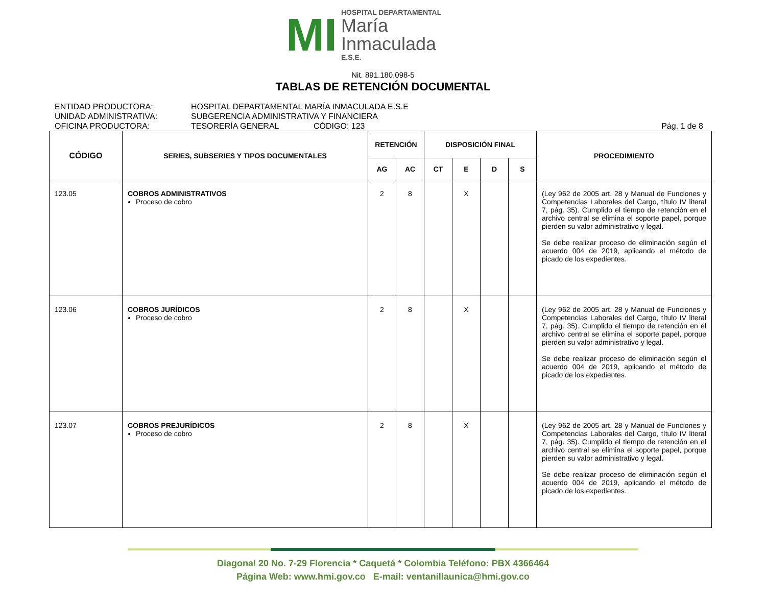MI
HOSPITAL DEPARTAMENTAL
María
Inmaculada
E.S.E.
Nit. 891.180.098-5
TABLAS DE RETENCIÓN DOCUMENTAL
ENTIDAD PRODUCTORA: HOSPITAL DEPARTAMENTAL MARÍA INMACULADA E.S.E
UNIDAD ADMINISTRATIVA: SUBGERENCIA ADMINISTRATIVA Y FINANCIERA
OFICINA PRODUCTORA: TESORERÍA GENERAL CÓDIGO: 123 Pág. 1 de 8
| CÓDIGO | SERIES, SUBSERIES Y TIPOS DOCUMENTALES | RETENCIÓN | | DISPOSICIÓN FINAL | | | | PROCEDIMIENTO |
| --- | --- | --- | --- | --- | --- | --- | --- | --- |
| | | AG | AC | CT | E | D | S | |
| 123.05 | COBROS ADMINISTRATIVOS Proceso de cobro | 2 | 8 | | X | | | (Ley 962 de 2005 art. 28 y Manual de Funciones y Competencias Laborales del Cargo, título IV literal 7, pág. 35). Cumplido el tiempo de retención en el archivo central se elimina el soporte papel, porque pierden su valor administrativo y legal. Se debe realizar proceso de eliminación según el acuerdo 004 de 2019, aplicando el método de picado de los expedientes. |
| 123.06 | COBROS JURÍDICOS Proceso de cobro | 2 | 8 | | X | | | (Ley 962 de 2005 art. 28 y Manual de Funciones y Competencias Laborales del Cargo, título IV literal 7, pág. 35). Cumplido el tiempo de retención en el archivo central se elimina el soporte papel, porque pierden su valor administrativo y legal. Se debe realizar proceso de eliminación según el acuerdo 004 de 2019, aplicando el método de picado de los expedientes. |
| 123.07 | COBROS PREJURÍDICOS Proceso de cobro | 2 | 8 | | X | | | (Ley 962 de 2005 art. 28 y Manual de Funciones y Competencias Laborales del Cargo, título IV literal 7, pág. 35). Cumplido el tiempo de retención en el archivo central se elimina el soporte papel, porque pierden su valor administrativo y legal. Se debe realizar proceso de eliminación según el acuerdo 004 de 2019, aplicando el método de picado de los expedientes. |
Diagonal 20 No. 7-29 Florencia * Caquetá * Colombia Teléfono: PBX 4366464
Página Web: www.hmi.gov.co E-mail: ventanillaunica@hmi.gov.co